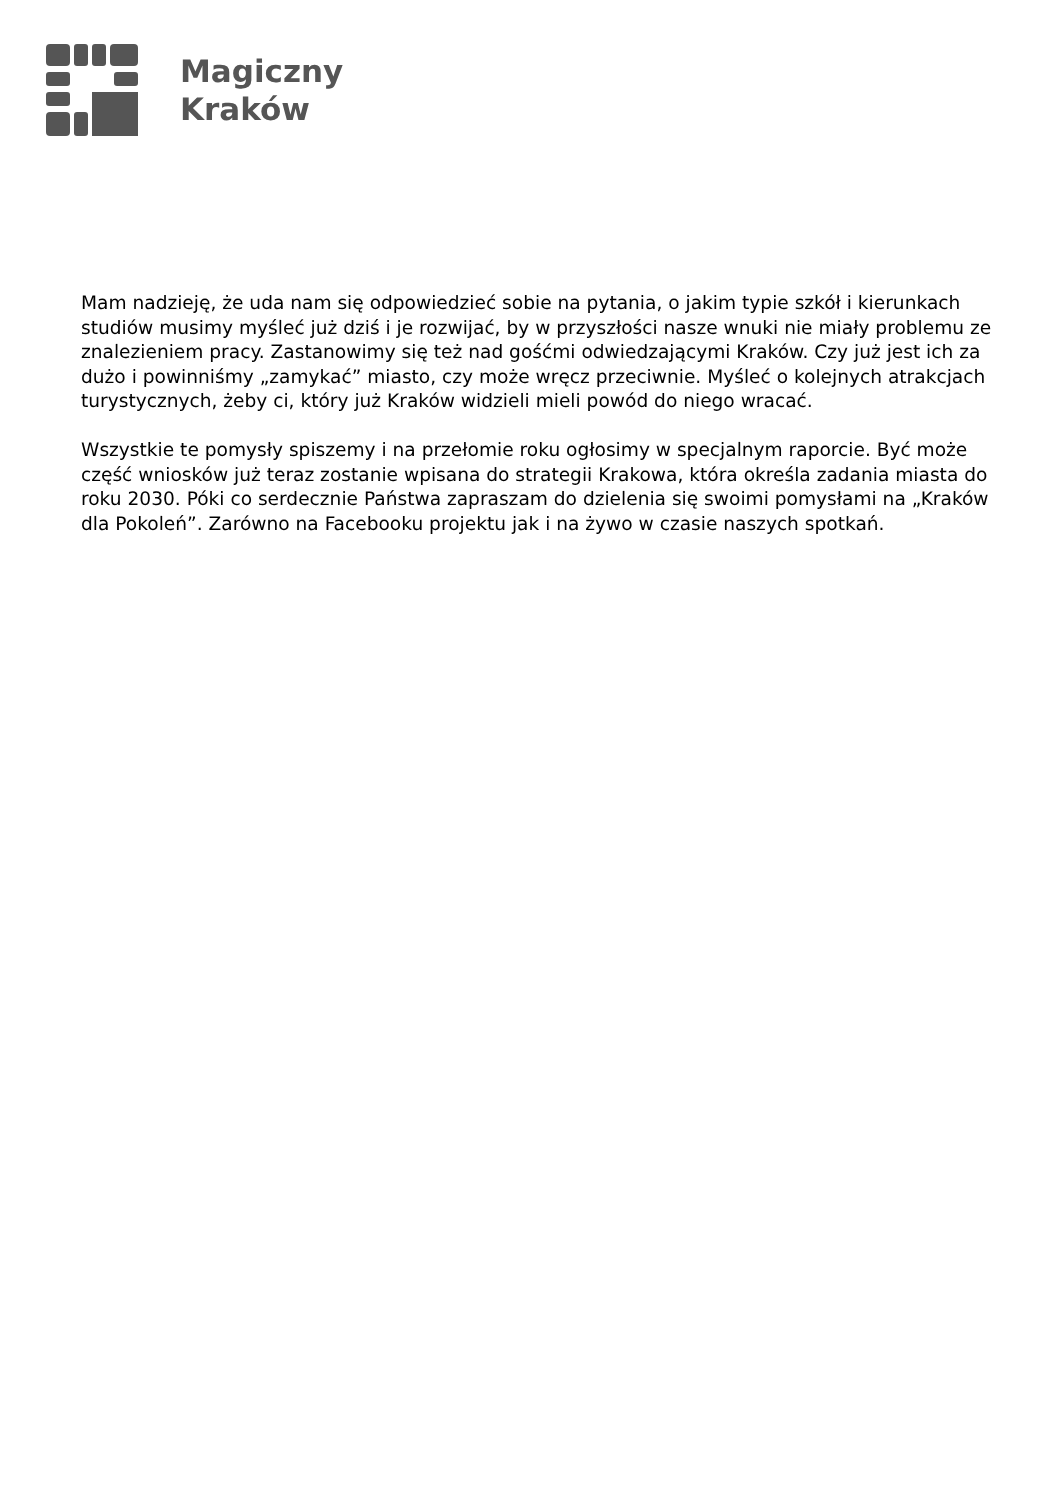Magiczny
Kraków
Mam nadzieję, że uda nam się odpowiedzieć sobie na pytania, o jakim typie szkół i kierunkach studiów musimy myśleć już dziś i je rozwijać, by w przyszłości nasze wnuki nie miały problemu ze znalezieniem pracy. Zastanowimy się też nad gośćmi odwiedzającymi Kraków. Czy już jest ich za dużo i powinniśmy „zamykać” miasto, czy może wręcz przeciwnie. Myśleć o kolejnych atrakcjach turystycznych, żeby ci, który już Kraków widzieli mieli powód do niego wracać.
Wszystkie te pomysły spiszemy i na przełomie roku ogłosimy w specjalnym raporcie. Być może część wniosków już teraz zostanie wpisana do strategii Krakowa, która określa zadania miasta do roku 2030. Póki co serdecznie Państwa zapraszam do dzielenia się swoimi pomysłami na „Kraków dla Pokoleń”. Zarówno na Facebooku projektu jak i na żywo w czasie naszych spotkań.